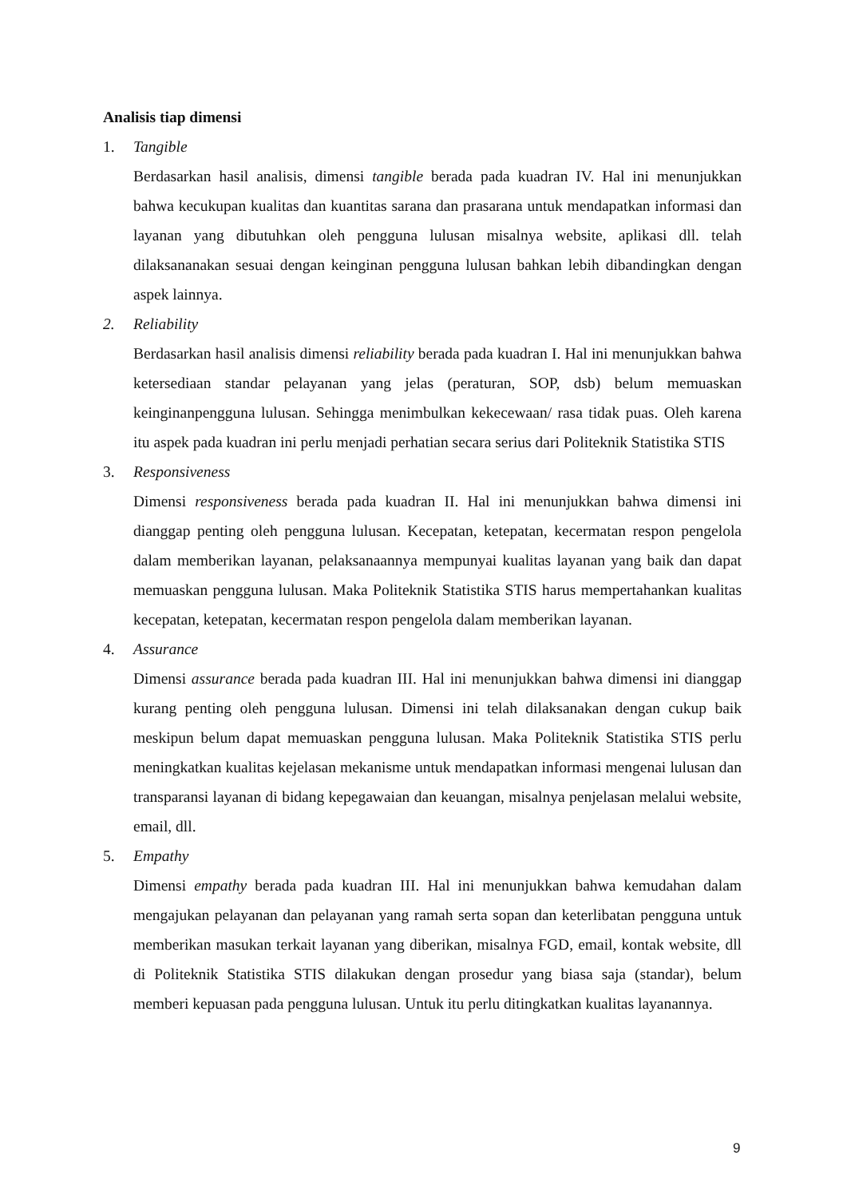Analisis tiap dimensi
1. Tangible
Berdasarkan hasil analisis, dimensi tangible berada pada kuadran IV. Hal ini menunjukkan bahwa kecukupan kualitas dan kuantitas sarana dan prasarana untuk mendapatkan informasi dan layanan yang dibutuhkan oleh pengguna lulusan misalnya website, aplikasi dll. telah dilaksananakan sesuai dengan keinginan pengguna lulusan bahkan lebih dibandingkan dengan aspek lainnya.
2. Reliability
Berdasarkan hasil analisis dimensi reliability berada pada kuadran I. Hal ini menunjukkan bahwa ketersediaan standar pelayanan yang jelas (peraturan, SOP, dsb) belum memuaskan keinginanpengguna lulusan. Sehingga menimbulkan kekecewaan/ rasa tidak puas. Oleh karena itu aspek pada kuadran ini perlu menjadi perhatian secara serius dari Politeknik Statistika STIS
3. Responsiveness
Dimensi responsiveness berada pada kuadran II. Hal ini menunjukkan bahwa dimensi ini dianggap penting oleh pengguna lulusan. Kecepatan, ketepatan, kecermatan respon pengelola dalam memberikan layanan, pelaksanaannya mempunyai kualitas layanan yang baik dan dapat memuaskan pengguna lulusan. Maka Politeknik Statistika STIS harus mempertahankan kualitas kecepatan, ketepatan, kecermatan respon pengelola dalam memberikan layanan.
4. Assurance
Dimensi assurance berada pada kuadran III. Hal ini menunjukkan bahwa dimensi ini dianggap kurang penting oleh pengguna lulusan. Dimensi ini telah dilaksanakan dengan cukup baik meskipun belum dapat memuaskan pengguna lulusan. Maka Politeknik Statistika STIS perlu meningkatkan kualitas kejelasan mekanisme untuk mendapatkan informasi mengenai lulusan dan transparansi layanan di bidang kepegawaian dan keuangan, misalnya penjelasan melalui website, email, dll.
5. Empathy
Dimensi empathy berada pada kuadran III. Hal ini menunjukkan bahwa kemudahan dalam mengajukan pelayanan dan pelayanan yang ramah serta sopan dan keterlibatan pengguna untuk memberikan masukan terkait layanan yang diberikan, misalnya FGD, email, kontak website, dll di Politeknik Statistika STIS dilakukan dengan prosedur yang biasa saja (standar), belum memberi kepuasan pada pengguna lulusan. Untuk itu perlu ditingkatkan kualitas layanannya.
9